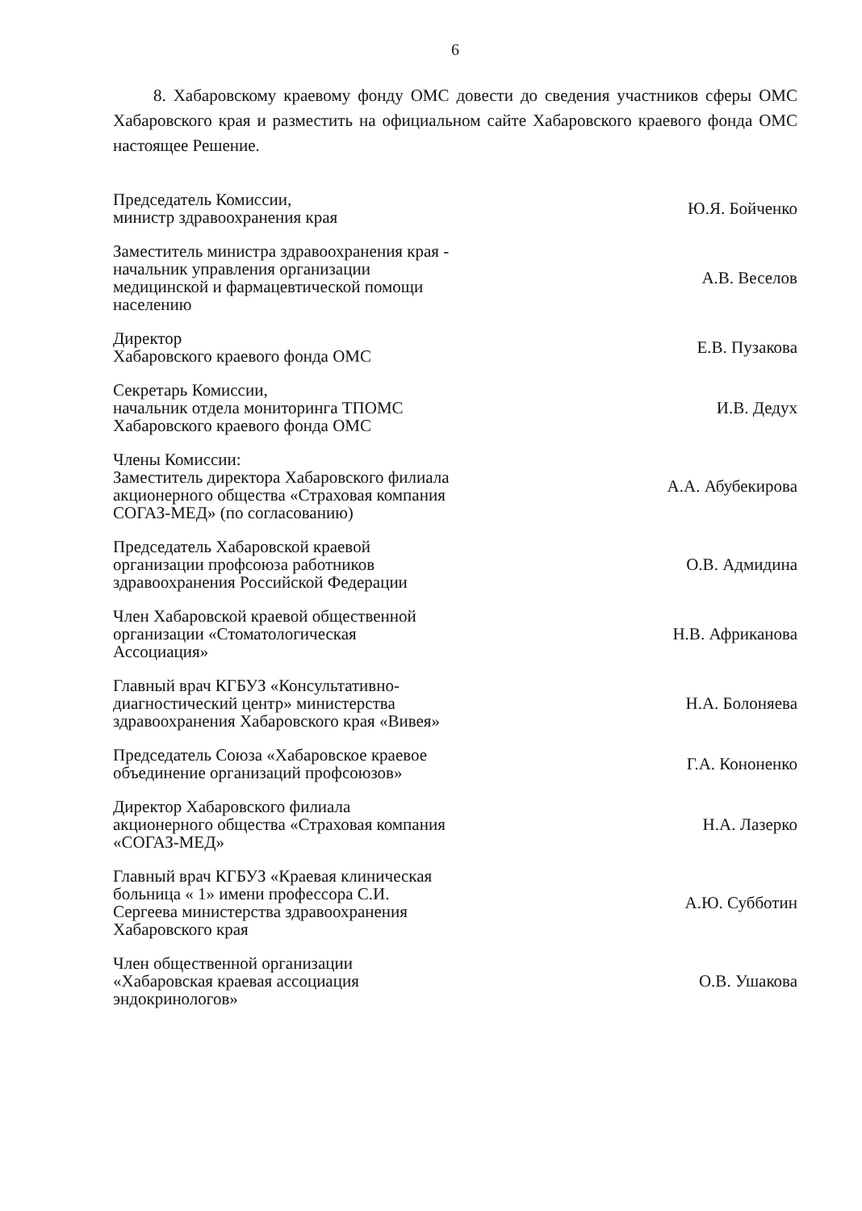6
8. Хабаровскому краевому фонду ОМС довести до сведения участников сферы ОМС Хабаровского края и разместить на официальном сайте Хабаровского краевого фонда ОМС настоящее Решение.
Председатель Комиссии,
министр здравоохранения края
Ю.Я. Бойченко
Заместитель министра здравоохранения края - начальник управления организации медицинской и фармацевтической помощи населению
А.В. Веселов
Директор
Хабаровского краевого фонда ОМС
Е.В. Пузакова
Секретарь Комиссии,
начальник отдела мониторинга ТПОМС Хабаровского краевого фонда ОМС
И.В. Дедух
Члены Комиссии:
Заместитель директора Хабаровского филиала акционерного общества «Страховая компания СОГАЗ-МЕД» (по согласованию)
А.А. Абубекирова
Председатель Хабаровской краевой организации профсоюза работников здравоохранения Российской Федерации
О.В. Адмидина
Член Хабаровской краевой общественной организации «Стоматологическая Ассоциация»
Н.В. Африканова
Главный врач КГБУЗ «Консультативно-диагностический центр» министерства здравоохранения Хабаровского края «Вивея»
Н.А. Болоняева
Председатель Союза «Хабаровское краевое объединение организаций профсоюзов»
Г.А. Кононенко
Директор Хабаровского филиала акционерного общества «Страховая компания «СОГАЗ-МЕД»
Н.А. Лазерко
Главный врач КГБУЗ «Краевая клиническая больница « 1» имени профессора С.И. Сергеева министерства здравоохранения Хабаровского края
А.Ю. Субботин
Член общественной организации «Хабаровская краевая ассоциация эндокринологов»
О.В. Ушакова